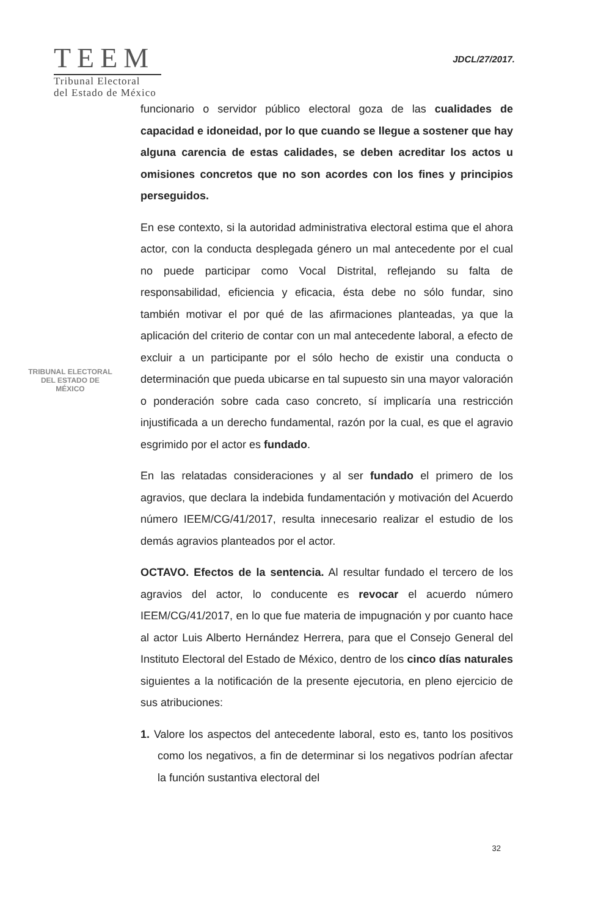TEEM
Tribunal Electoral
del Estado de México
JDCL/27/2017.
TRIBUNAL ELECTORAL
DEL ESTADO DE
MÉXICO
funcionario o servidor público electoral goza de las cualidades de capacidad e idoneidad, por lo que cuando se llegue a sostener que hay alguna carencia de estas calidades, se deben acreditar los actos u omisiones concretos que no son acordes con los fines y principios perseguidos.
En ese contexto, si la autoridad administrativa electoral estima que el ahora actor, con la conducta desplegada género un mal antecedente por el cual no puede participar como Vocal Distrital, reflejando su falta de responsabilidad, eficiencia y eficacia, ésta debe no sólo fundar, sino también motivar el por qué de las afirmaciones planteadas, ya que la aplicación del criterio de contar con un mal antecedente laboral, a efecto de excluir a un participante por el sólo hecho de existir una conducta o determinación que pueda ubicarse en tal supuesto sin una mayor valoración o ponderación sobre cada caso concreto, sí implicaría una restricción injustificada a un derecho fundamental, razón por la cual, es que el agravio esgrimido por el actor es fundado.
En las relatadas consideraciones y al ser fundado el primero de los agravios, que declara la indebida fundamentación y motivación del Acuerdo número IEEM/CG/41/2017, resulta innecesario realizar el estudio de los demás agravios planteados por el actor.
OCTAVO. Efectos de la sentencia. Al resultar fundado el tercero de los agravios del actor, lo conducente es revocar el acuerdo número IEEM/CG/41/2017, en lo que fue materia de impugnación y por cuanto hace al actor Luis Alberto Hernández Herrera, para que el Consejo General del Instituto Electoral del Estado de México, dentro de los cinco días naturales siguientes a la notificación de la presente ejecutoria, en pleno ejercicio de sus atribuciones:
1. Valore los aspectos del antecedente laboral, esto es, tanto los positivos como los negativos, a fin de determinar si los negativos podrían afectar la función sustantiva electoral del
32